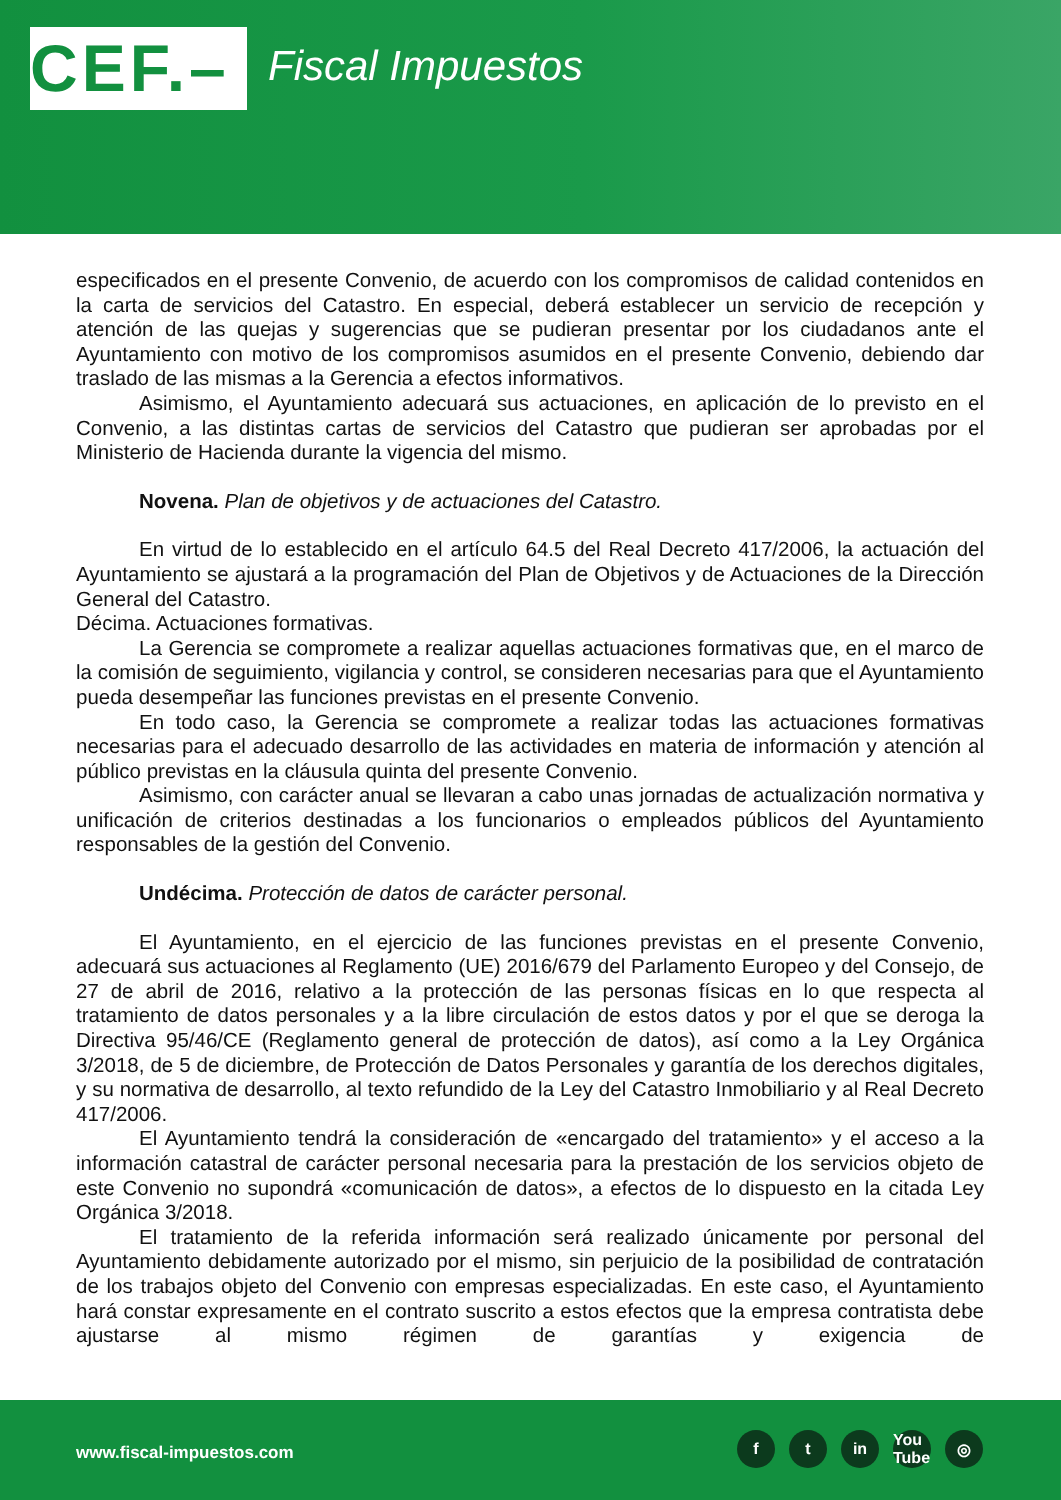CEF.–
Fiscal Impuestos
especificados en el presente Convenio, de acuerdo con los compromisos de calidad contenidos en la carta de servicios del Catastro. En especial, deberá establecer un servicio de recepción y atención de las quejas y sugerencias que se pudieran presentar por los ciudadanos ante el Ayuntamiento con motivo de los compromisos asumidos en el presente Convenio, debiendo dar traslado de las mismas a la Gerencia a efectos informativos.
Asimismo, el Ayuntamiento adecuará sus actuaciones, en aplicación de lo previsto en el Convenio, a las distintas cartas de servicios del Catastro que pudieran ser aprobadas por el Ministerio de Hacienda durante la vigencia del mismo.
Novena. Plan de objetivos y de actuaciones del Catastro.
En virtud de lo establecido en el artículo 64.5 del Real Decreto 417/2006, la actuación del Ayuntamiento se ajustará a la programación del Plan de Objetivos y de Actuaciones de la Dirección General del Catastro.
Décima. Actuaciones formativas.
La Gerencia se compromete a realizar aquellas actuaciones formativas que, en el marco de la comisión de seguimiento, vigilancia y control, se consideren necesarias para que el Ayuntamiento pueda desempeñar las funciones previstas en el presente Convenio.
En todo caso, la Gerencia se compromete a realizar todas las actuaciones formativas necesarias para el adecuado desarrollo de las actividades en materia de información y atención al público previstas en la cláusula quinta del presente Convenio.
Asimismo, con carácter anual se llevaran a cabo unas jornadas de actualización normativa y unificación de criterios destinadas a los funcionarios o empleados públicos del Ayuntamiento responsables de la gestión del Convenio.
Undécima. Protección de datos de carácter personal.
El Ayuntamiento, en el ejercicio de las funciones previstas en el presente Convenio, adecuará sus actuaciones al Reglamento (UE) 2016/679 del Parlamento Europeo y del Consejo, de 27 de abril de 2016, relativo a la protección de las personas físicas en lo que respecta al tratamiento de datos personales y a la libre circulación de estos datos y por el que se deroga la Directiva 95/46/CE (Reglamento general de protección de datos), así como a la Ley Orgánica 3/2018, de 5 de diciembre, de Protección de Datos Personales y garantía de los derechos digitales, y su normativa de desarrollo, al texto refundido de la Ley del Catastro Inmobiliario y al Real Decreto 417/2006.
El Ayuntamiento tendrá la consideración de «encargado del tratamiento» y el acceso a la información catastral de carácter personal necesaria para la prestación de los servicios objeto de este Convenio no supondrá «comunicación de datos», a efectos de lo dispuesto en la citada Ley Orgánica 3/2018.
El tratamiento de la referida información será realizado únicamente por personal del Ayuntamiento debidamente autorizado por el mismo, sin perjuicio de la posibilidad de contratación de los trabajos objeto del Convenio con empresas especializadas. En este caso, el Ayuntamiento hará constar expresamente en el contrato suscrito a estos efectos que la empresa contratista debe ajustarse al mismo régimen de garantías y exigencia de
www.fiscal-impuestos.com
ft in You Tube ◎